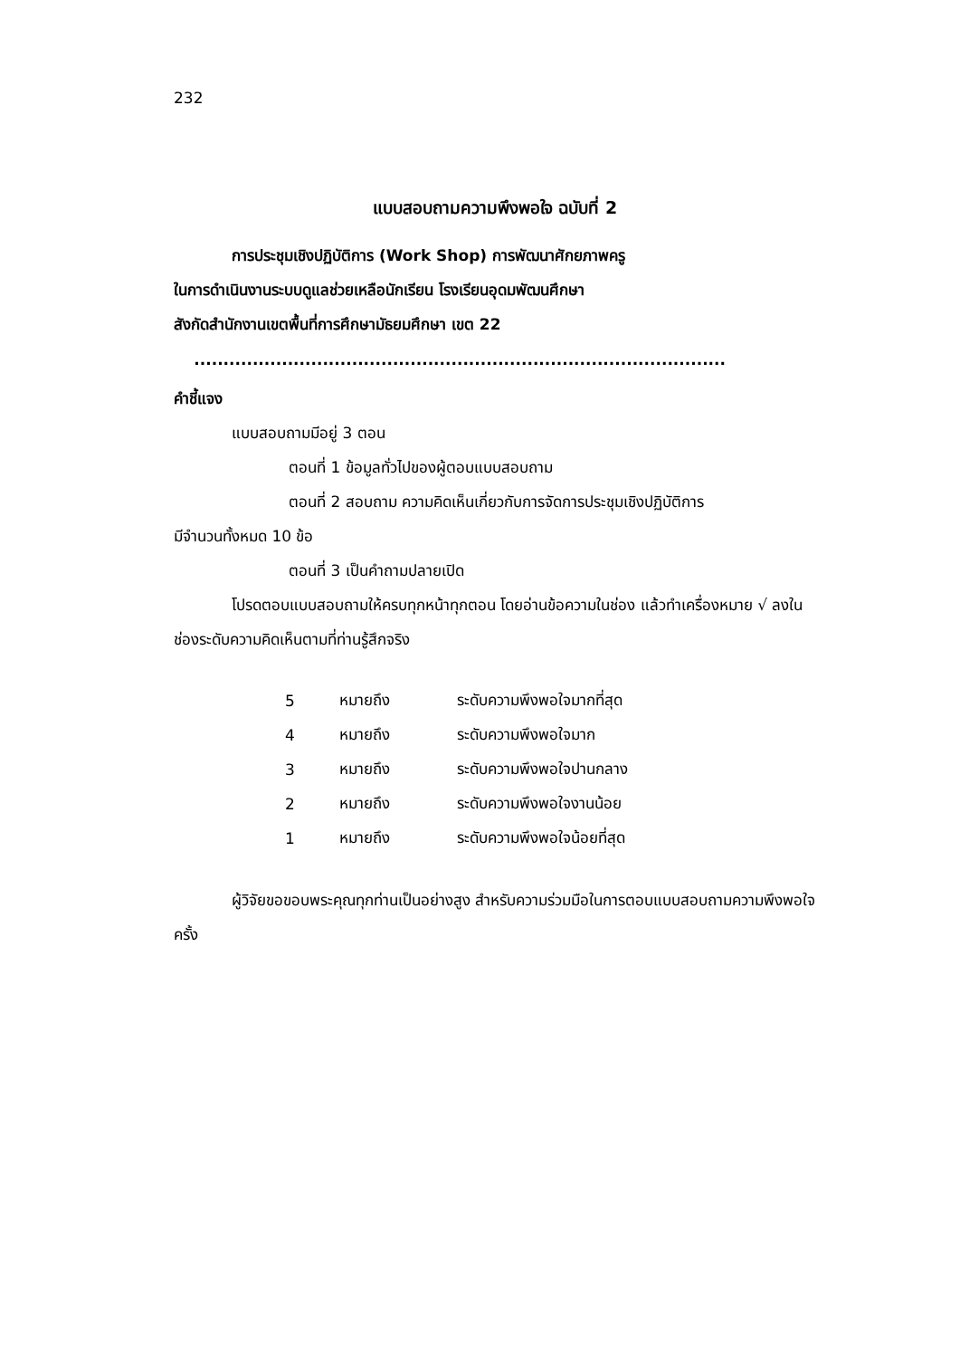232
แบบสอบถามความพึงพอใจ ฉบับที่ 2
การประชุมเชิงปฏิบัติการ (Work Shop) การพัฒนาศักยภาพครู
ในการดำเนินงานระบบดูแลช่วยเหลือนักเรียน โรงเรียนอุดมพัฒนศึกษา
สังกัดสำนักงานเขตพื้นที่การศึกษามัธยมศึกษา เขต 22
...........................................................................................
คำชี้แจง
แบบสอบถามมีอยู่ 3 ตอน
ตอนที่ 1 ข้อมูลทั่วไปของผู้ตอบแบบสอบถาม
ตอนที่ 2 สอบถาม ความคิดเห็นเกี่ยวกับการจัดการประชุมเชิงปฏิบัติการ
มีจำนวนทั้งหมด 10 ข้อ
ตอนที่ 3 เป็นคำถามปลายเปิด
โปรดตอบแบบสอบถามให้ครบทุกหน้าทุกตอน โดยอ่านข้อความในช่อง แล้วทำเครื่องหมาย √ ลงในช่องระดับความคิดเห็นตามที่ท่านรู้สึกจริง
| 5 | หมายถึง | ระดับความพึงพอใจมากที่สุด |
| 4 | หมายถึง | ระดับความพึงพอใจมาก |
| 3 | หมายถึง | ระดับความพึงพอใจปานกลาง |
| 2 | หมายถึง | ระดับความพึงพอใจงานน้อย |
| 1 | หมายถึง | ระดับความพึงพอใจน้อยที่สุด |
ผู้วิจัยขอขอบพระคุณทุกท่านเป็นอย่างสูง สำหรับความร่วมมือในการตอบแบบสอบถามความพึงพอใจครั้ง